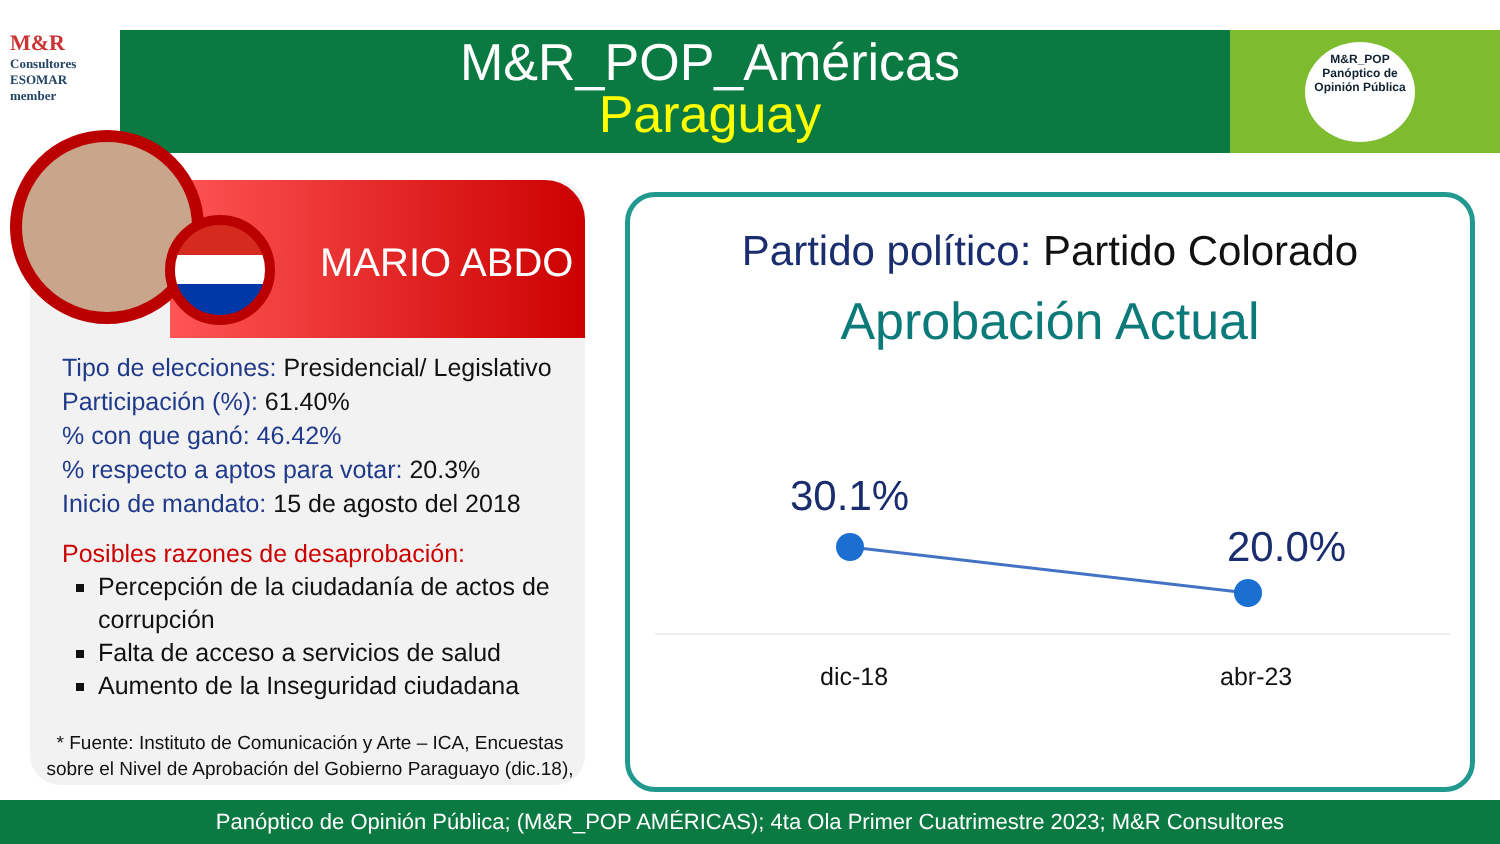M&R
Consultores ESOMAR member
M&R_POP_Américas
Paraguay
M&R_POP
Panóptico de Opinión Pública
MARIO ABDO
Tipo de elecciones: Presidencial/ Legislativo
Participación (%): 61.40%
% con que ganó: 46.42%
% respecto a aptos para votar: 20.3%
Inicio de mandato: 15 de agosto del 2018
Posibles razones de desaprobación:
Percepción de la ciudadanía de actos de corrupción
Falta de acceso a servicios de salud
Aumento de la Inseguridad ciudadana
* Fuente: Instituto de Comunicación y Arte – ICA, Encuestas sobre el Nivel de Aprobación del Gobierno Paraguayo (dic.18),
Partido político: Partido Colorado
Aprobación Actual
30.1%
20.0%
dic-18 abr-23
Panóptico de Opinión Pública; (M&R_POP AMÉRICAS); 4ta Ola Primer Cuatrimestre 2023; M&R Consultores